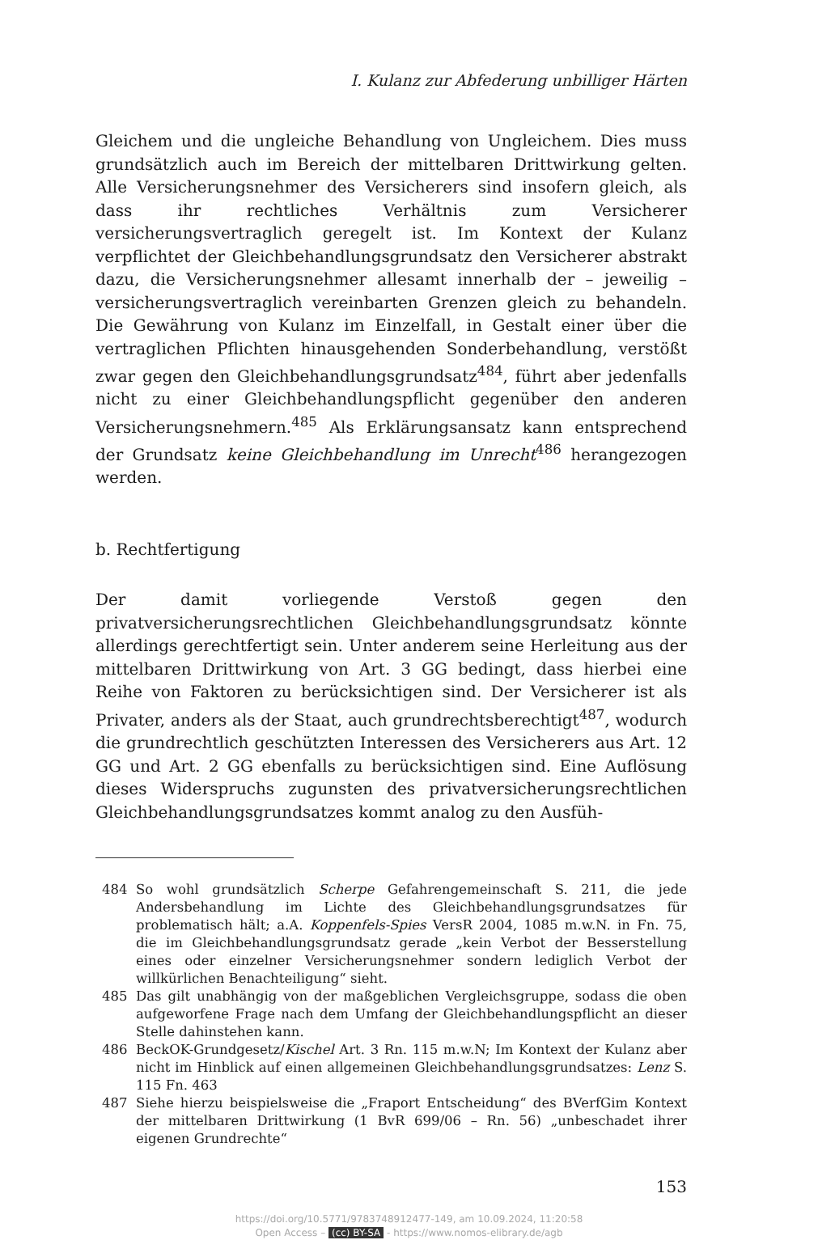I. Kulanz zur Abfederung unbilliger Härten
Gleichem und die ungleiche Behandlung von Ungleichem. Dies muss grundsätzlich auch im Bereich der mittelbaren Drittwirkung gelten. Alle Versicherungsnehmer des Versicherers sind insofern gleich, als dass ihr rechtliches Verhältnis zum Versicherer versicherungsvertraglich geregelt ist. Im Kontext der Kulanz verpflichtet der Gleichbehandlungsgrundsatz den Versicherer abstrakt dazu, die Versicherungsnehmer allesamt innerhalb der – jeweilig – versicherungsvertraglich vereinbarten Grenzen gleich zu behandeln. Die Gewährung von Kulanz im Einzelfall, in Gestalt einer über die vertraglichen Pflichten hinausgehenden Sonderbehandlung, verstößt zwar gegen den Gleichbehandlungsgrundsatz<sup>484</sup>, führt aber jedenfalls nicht zu einer Gleichbehandlungspflicht gegenüber den anderen Versicherungsnehmern.<sup>485</sup> Als Erklärungsansatz kann entsprechend der Grundsatz keine Gleichbehandlung im Unrecht<sup>486</sup> herangezogen werden.
b. Rechtfertigung
Der damit vorliegende Verstoß gegen den privatversicherungsrechtlichen Gleichbehandlungsgrundsatz könnte allerdings gerechtfertigt sein. Unter anderem seine Herleitung aus der mittelbaren Drittwirkung von Art. 3 GG bedingt, dass hierbei eine Reihe von Faktoren zu berücksichtigen sind. Der Versicherer ist als Privater, anders als der Staat, auch grundrechtsberechtigt<sup>487</sup>, wodurch die grundrechtlich geschützten Interessen des Versicherers aus Art. 12 GG und Art. 2 GG ebenfalls zu berücksichtigen sind. Eine Auflösung dieses Widerspruchs zugunsten des privatversicherungsrechtlichen Gleichbehandlungsgrundsatzes kommt analog zu den Ausfüh-
484 So wohl grundsätzlich Scherpe Gefahrengemeinschaft S. 211, die jede Andersbehandlung im Lichte des Gleichbehandlungsgrundsatzes für problematisch hält; a.A. Koppenfels-Spies VersR 2004, 1085 m.w.N. in Fn. 75, die im Gleichbehandlungsgrundsatz gerade „kein Verbot der Besserstellung eines oder einzelner Versicherungsnehmer sondern lediglich Verbot der willkürlichen Benachteiligung“ sieht.
485 Das gilt unabhängig von der maßgeblichen Vergleichsgruppe, sodass die oben aufgeworfene Frage nach dem Umfang der Gleichbehandlungspflicht an dieser Stelle dahinstehen kann.
486 BeckOK-Grundgesetz/Kischel Art. 3 Rn. 115 m.w.N; Im Kontext der Kulanz aber nicht im Hinblick auf einen allgemeinen Gleichbehandlungsgrundsatzes: Lenz S. 115 Fn. 463
487 Siehe hierzu beispielsweise die „Fraport Entscheidung“ des BVerfGim Kontext der mittelbaren Drittwirkung (1 BvR 699/06 – Rn. 56) „unbeschadet ihrer eigenen Grundrechte“
153
https://doi.org/10.5771/9783748912477-149, am 10.09.2024, 11:20:58
Open Access – (cc) BY-SA - https://www.nomos-elibrary.de/agb